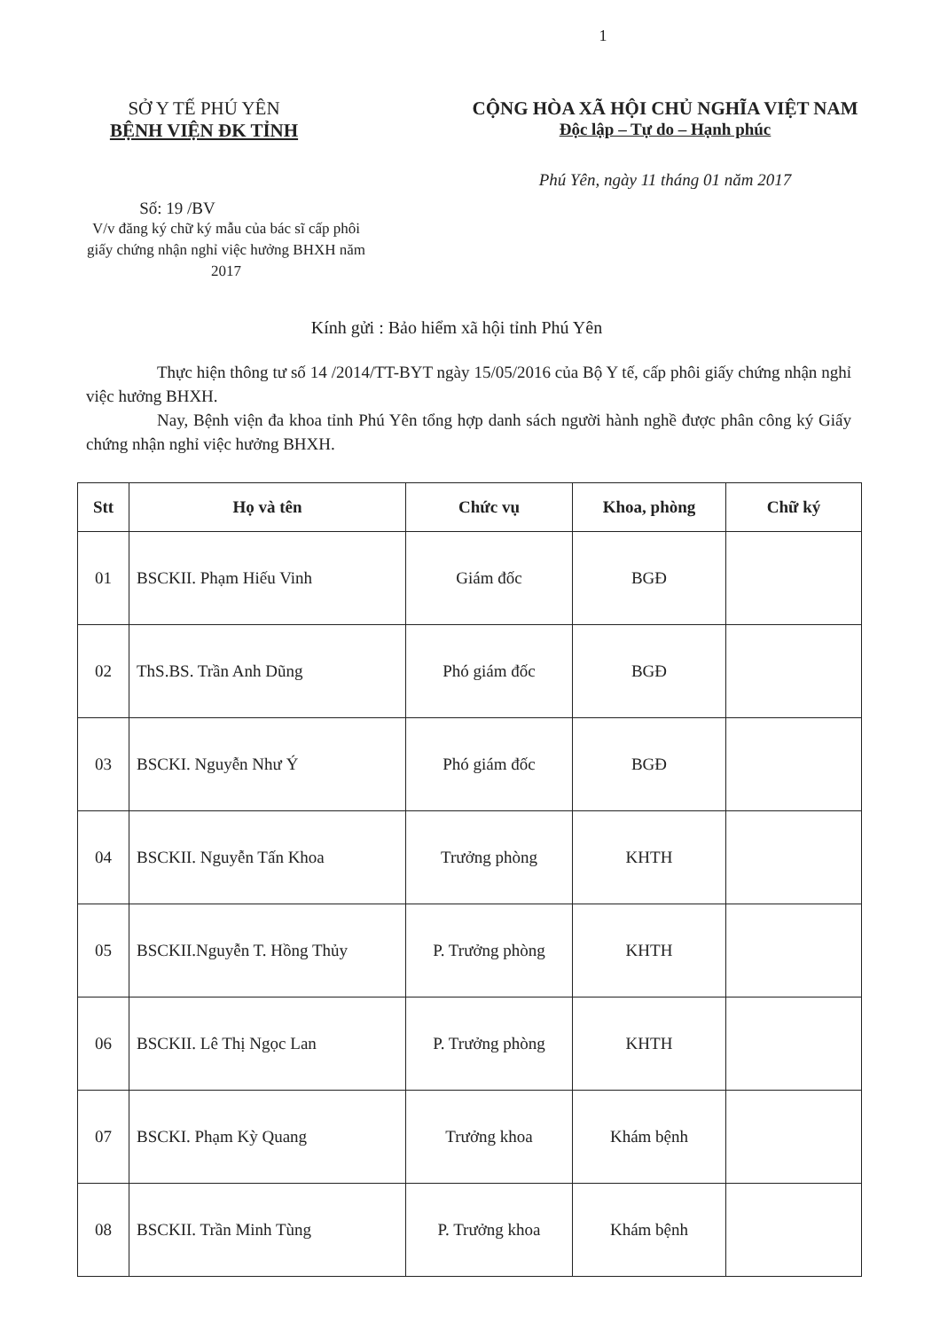1
SỞ Y TẾ PHÚ YÊN
BỆNH VIỆN ĐK TỈNH
CỘNG HÒA XÃ HỘI CHỦ NGHĨA VIỆT NAM
Độc lập – Tự do – Hạnh phúc
Phú Yên, ngày 11 tháng 01 năm 2017
Số: 19 /BV
V/v đăng ký chữ ký mẫu của bác sĩ cấp phôi giấy chứng nhận nghỉ việc hưởng BHXH năm 2017
Kính gửi : Bảo hiểm xã hội tỉnh Phú Yên
Thực hiện thông tư số 14 /2014/TT-BYT ngày 15/05/2016 của Bộ Y tế, cấp phôi giấy chứng nhận nghỉ việc hưởng BHXH.
Nay, Bệnh viện đa khoa tỉnh Phú Yên tổng hợp danh sách người hành nghề được phân công ký Giấy chứng nhận nghỉ việc hưởng BHXH.
| Stt | Họ và tên | Chức vụ | Khoa, phòng | Chữ ký |
| --- | --- | --- | --- | --- |
| 01 | BSCKII. Phạm Hiếu Vinh | Giám đốc | BGĐ | |
| 02 | ThS.BS. Trần Anh Dũng | Phó giám đốc | BGĐ | |
| 03 | BSCKI. Nguyễn Như Ý | Phó giám đốc | BGĐ | |
| 04 | BSCKII. Nguyễn Tấn Khoa | Trưởng phòng | KHTH | |
| 05 | BSCKII.Nguyễn T. Hồng Thủy | P. Trưởng phòng | KHTH | |
| 06 | BSCKII. Lê Thị Ngọc Lan | P. Trưởng phòng | KHTH | |
| 07 | BSCKI. Phạm Kỳ Quang | Trưởng khoa | Khám bệnh | |
| 08 | BSCKII. Trần Minh Tùng | P. Trưởng khoa | Khám bệnh | |